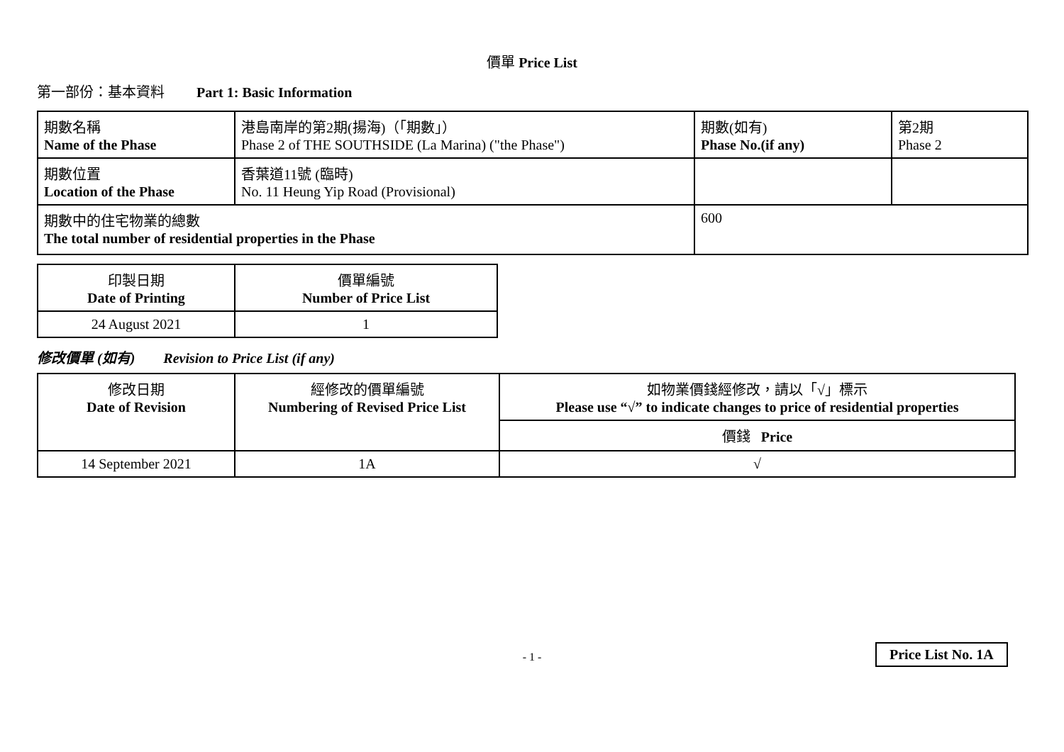價單 Price List
第一部份：基本資料 Part 1: Basic Information
| 期數名稱 Name of the Phase | 港島南岸的第2期(揚海)（「期數」） Phase 2 of THE SOUTHSIDE (La Marina) ("the Phase") | 期數(如有) Phase No.(if any) | 第2期 Phase 2 |
| 期數位置 Location of the Phase | 香葉道11號 (臨時) No. 11 Heung Yip Road (Provisional) | | |
| 期數中的住宅物業的總數 The total number of residential properties in the Phase | | 600 | |
| 印製日期 Date of Printing | 價單編號 Number of Price List |
| 24 August 2021 | 1 |
修改價單 (如有) Revision to Price List (if any)
| 修改日期 Date of Revision | 經修改的價單編號 Numbering of Revised Price List | 如物業價錢經修改，請以「√」標示 Please use “√” to indicate changes to price of residential properties |
| | | 價錢 Price |
| 14 September 2021 | 1A | √ |
- 1 - Price List No. 1A